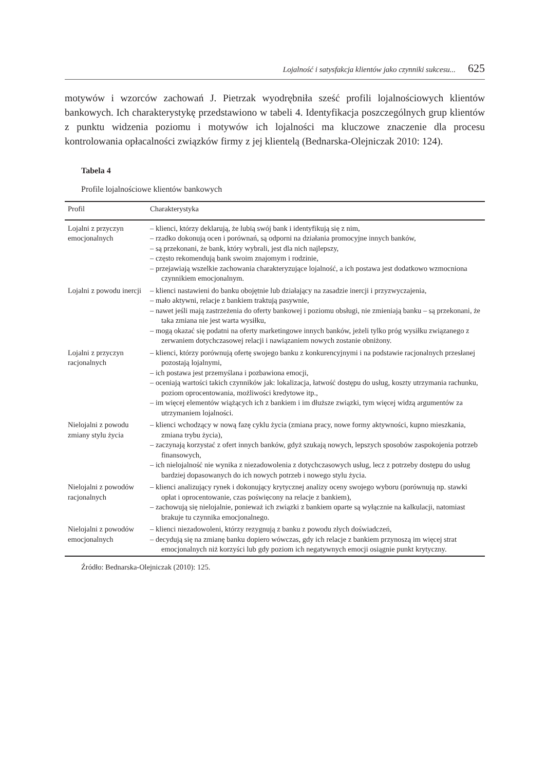Lojalność i satysfakcja klientów jako czynniki sukcesu... 625
motywów i wzorców zachowań J. Pietrzak wyodrębniła sześć profili lojalnościowych klientów bankowych. Ich charakterystykę przedstawiono w tabeli 4. Identyfikacja poszczególnych grup klientów z punktu widzenia poziomu i motywów ich lojalności ma kluczowe znaczenie dla procesu kontrolowania opłacalności związków firmy z jej klientelą (Bednarska-Olejniczak 2010: 124).
Tabela 4
Profile lojalnościowe klientów bankowych
| Profil | Charakterystyka |
| --- | --- |
| Lojalni z przyczyn emocjonalnych | – klienci, którzy deklarują, że lubią swój bank i identyfikują się z nim, – rzadko dokonują ocen i porównań, są odporni na działania promocyjne innych banków, – są przekonani, że bank, który wybrali, jest dla nich najlepszy, – często rekomendują bank swoim znajomym i rodzinie, – przejawiają wszelkie zachowania charakteryzujące lojalność, a ich postawa jest dodatkowo wzmocniona czynnikiem emocjonalnym. |
| Lojalni z powodu inercji | – klienci nastawieni do banku obojętnie lub działający na zasadzie inercji i przyzwyczajenia, – mało aktywni, relacje z bankiem traktują pasywnie, – nawet jeśli mają zastrzeżenia do oferty bankowej i poziomu obsługi, nie zmieniają banku – są przekonani, że taka zmiana nie jest warta wysiłku, – mogą okazać się podatni na oferty marketingowe innych banków, jeżeli tylko próg wysiłku związanego z zerwaniem dotychczasowej relacji i nawiązaniem nowych zostanie obniżony. |
| Lojalni z przyczyn racjonalnych | – klienci, którzy porównują ofertę swojego banku z konkurencyjnymi i na podstawie racjonalnych przesłanej pozostają lojalnymi, – ich postawa jest przemyślana i pozbawiona emocji, – oceniają wartości takich czynników jak: lokalizacja, łatwość dostępu do usług, koszty utrzymania rachunku, poziom oprocentowania, możliwości kredytowe itp., – im więcej elementów wiążących ich z bankiem i im dłuższe związki, tym więcej widzą argumentów za utrzymaniem lojalności. |
| Nielojalni z powodu zmiany stylu życia | – klienci wchodzący w nową fazę cyklu życia (zmiana pracy, nowe formy aktywności, kupno mieszkania, zmiana trybu życia), – zaczynają korzystać z ofert innych banków, gdyż szukają nowych, lepszych sposobów zaspokojenia potrzeb finansowych, – ich nielojalność nie wynika z niezadowolenia z dotychczasowych usług, lecz z potrzeby dostępu do usług bardziej dopasowanych do ich nowych potrzeb i nowego stylu życia. |
| Nielojalni z powodów racjonalnych | – klienci analizujący rynek i dokonujący krytycznej analizy oceny swojego wyboru (porównują np. stawki opłat i oprocentowanie, czas poświęcony na relacje z bankiem), – zachowują się nielojalnie, ponieważ ich związki z bankiem oparte są wyłącznie na kalkulacji, natomiast brakuje tu czynnika emocjonalnego. |
| Nielojalni z powodów emocjonalnych | – klienci niezadowoleni, którzy rezygnują z banku z powodu złych doświadczeń, – decydują się na zmianę banku dopiero wówczas, gdy ich relacje z bankiem przynoszą im więcej strat emocjonalnych niż korzyści lub gdy poziom ich negatywnych emocji osiągnie punkt krytyczny. |
Źródło: Bednarska-Olejniczak (2010): 125.